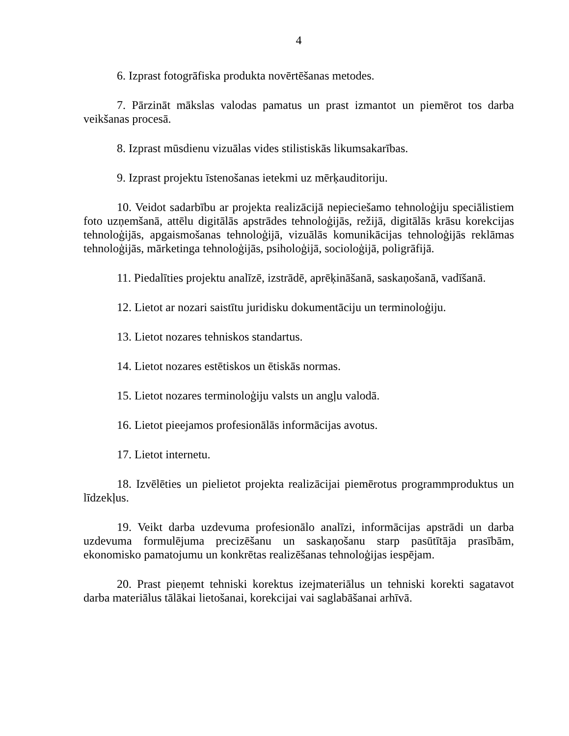4
6. Izprast fotogrāfiska produkta novērtēšanas metodes.
7. Pārzināt mākslas valodas pamatus un prast izmantot un piemērot tos darba veikšanas procesā.
8. Izprast mūsdienu vizuālas vides stilistiskās likumsakarības.
9. Izprast projektu īstenošanas ietekmi uz mērķauditoriju.
10. Veidot sadarbību ar projekta realizācijā nepieciešamo tehnoloģiju speciālistiem foto uzņemšanā, attēlu digitālās apstrādes tehnoloģijās, režijā, digitālās krāsu korekcijas tehnoloģijās, apgaismošanas tehnoloģijā, vizuālās komunikācijas tehnoloģijās reklāmas tehnoloģijās, mārketinga tehnoloģijās, psiholoģijā, socioloģijā, poligrāfijā.
11. Piedalīties projektu analīzē, izstrādē, aprēķināšanā, saskaņošanā, vadīšanā.
12. Lietot ar nozari saistītu juridisku dokumentāciju un terminoloģiju.
13. Lietot nozares tehniskos standartus.
14. Lietot nozares estētiskos un ētiskās normas.
15. Lietot nozares terminoloģiju valsts un angļu valodā.
16. Lietot pieejamos profesionālās informācijas avotus.
17. Lietot internetu.
18. Izvēlēties un pielietot projekta realizācijai piemērotus programmproduktus un līdzekļus.
19. Veikt darba uzdevuma profesionālo analīzi, informācijas apstrādi un darba uzdevuma formulējuma precizēšanu un saskaņošanu starp pasūtītāja prasībām, ekonomisko pamatojumu un konkrētas realizēšanas tehnoloģijas iespējam.
20. Prast pieņemt tehniski korektus izejmateriālus un tehniski korekti sagatavot darba materiālus tālākai lietošanai, korekcijai vai saglabāšanai arhīvā.